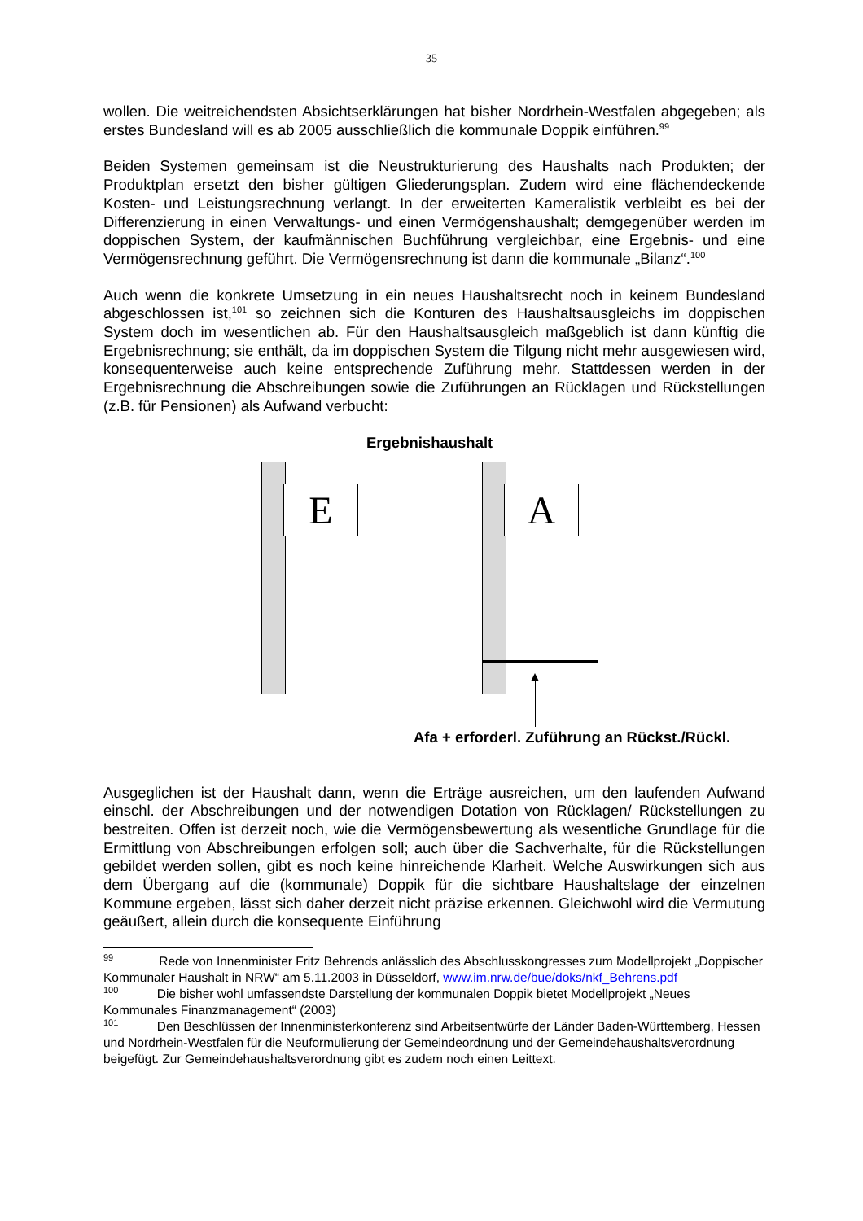35
wollen. Die weitreichendsten Absichtserklärungen hat bisher Nordrhein-Westfalen abgegeben; als erstes Bundesland will es ab 2005 ausschließlich die kommunale Doppik einführen.<sup>99</sup>
Beiden Systemen gemeinsam ist die Neustrukturierung des Haushalts nach Produkten; der Produktplan ersetzt den bisher gültigen Gliederungsplan. Zudem wird eine flächendeckende Kosten- und Leistungsrechnung verlangt. In der erweiterten Kameralistik verbleibt es bei der Differenzierung in einen Verwaltungs- und einen Vermögenshaushalt; demgegenüber werden im doppischen System, der kaufmännischen Buchführung vergleichbar, eine Ergebnis- und eine Vermögensrechnung geführt. Die Vermögensrechnung ist dann die kommunale „Bilanz“.<sup>100</sup>
Auch wenn die konkrete Umsetzung in ein neues Haushaltsrecht noch in keinem Bundesland abgeschlossen ist,<sup>101</sup> so zeichnen sich die Konturen des Haushaltsausgleichs im doppischen System doch im wesentlichen ab. Für den Haushaltsausgleich maßgeblich ist dann künftig die Ergebnisrechnung; sie enthält, da im doppischen System die Tilgung nicht mehr ausgewiesen wird, konsequenterweise auch keine entsprechende Zuführung mehr. Stattdessen werden in der Ergebnisrechnung die Abschreibungen sowie die Zuführungen an Rücklagen und Rückstellungen (z.B. für Pensionen) als Aufwand verbucht:
Ergebnishaushalt
E A
Afa + erforderl. Zuführung an Rückst./Rückl.
Ausgeglichen ist der Haushalt dann, wenn die Erträge ausreichen, um den laufenden Aufwand einschl. der Abschreibungen und der notwendigen Dotation von Rücklagen/ Rückstellungen zu bestreiten. Offen ist derzeit noch, wie die Vermögensbewertung als wesentliche Grundlage für die Ermittlung von Abschreibungen erfolgen soll; auch über die Sachverhalte, für die Rückstellungen gebildet werden sollen, gibt es noch keine hinreichende Klarheit. Welche Auswirkungen sich aus dem Übergang auf die (kommunale) Doppik für die sichtbare Haushaltslage der einzelnen Kommune ergeben, lässt sich daher derzeit nicht präzise erkennen. Gleichwohl wird die Vermutung geäußert, allein durch die konsequente Einführung
<sup>99</sup> Rede von Innenminister Fritz Behrends anlässlich des Abschlusskongresses zum Modellprojekt „Doppischer Kommunaler Haushalt in NRW“ am 5.11.2003 in Düsseldorf, www.im.nrw.de/bue/doks/nkf_Behrens.pdf
<sup>100</sup> Die bisher wohl umfassendste Darstellung der kommunalen Doppik bietet Modellprojekt „Neues Kommunales Finanzmanagement“ (2003)
<sup>101</sup> Den Beschlüssen der Innenministerkonferenz sind Arbeitsentwürfe der Länder Baden-Württemberg, Hessen und Nordrhein-Westfalen für die Neuformulierung der Gemeindeordnung und der Gemeindehaushaltsverordnung beigefügt. Zur Gemeindehaushaltsverordnung gibt es zudem noch einen Leittext.